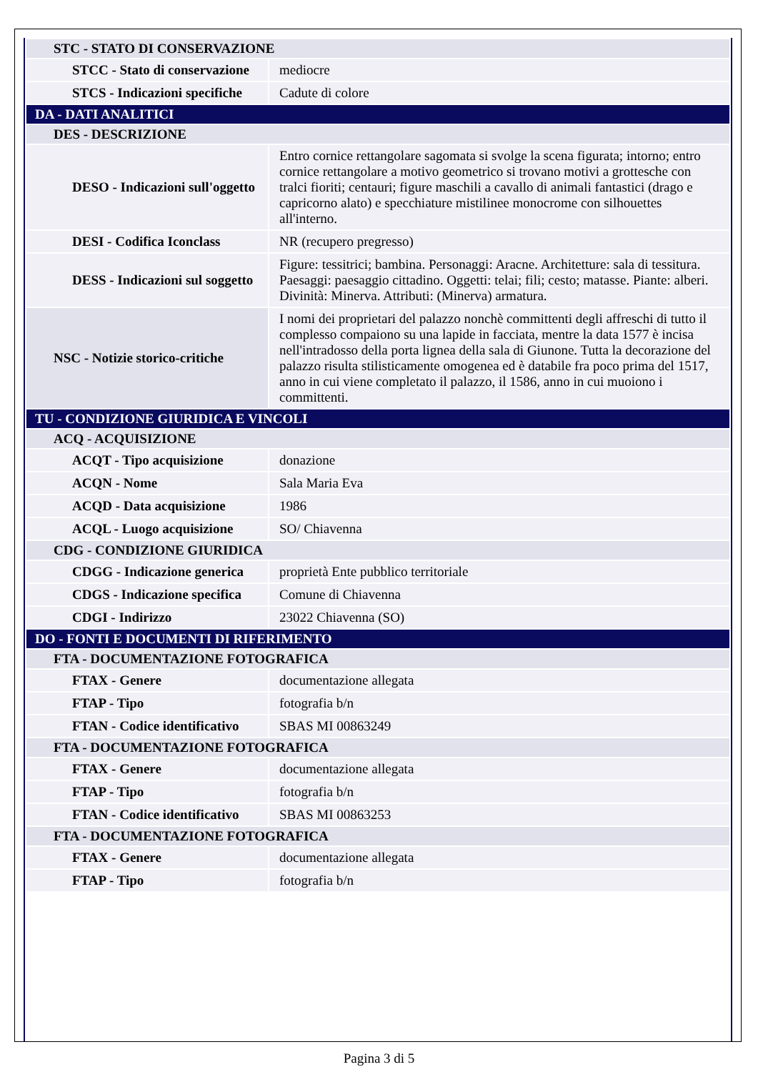| STC - STATO DI CONSERVAZIONE | |
| STCC - Stato di conservazione | mediocre |
| STCS - Indicazioni specifiche | Cadute di colore |
| DA - DATI ANALITICI | |
| DES - DESCRIZIONE | |
| DESO - Indicazioni sull'oggetto | Entro cornice rettangolare sagomata si svolge la scena figurata; intorno; entro cornice rettangolare a motivo geometrico si trovano motivi a grottesche con tralci fioriti; centauri; figure maschili a cavallo di animali fantastici (drago e capricorno alato) e specchiature mistilinee monocrome con silhouettes all'interno. |
| DESI - Codifica Iconclass | NR (recupero pregresso) |
| DESS - Indicazioni sul soggetto | Figure: tessitrici; bambina. Personaggi: Aracne. Architetture: sala di tessitura. Paesaggi: paesaggio cittadino. Oggetti: telai; fili; cesto; matasse. Piante: alberi. Divinità: Minerva. Attributi: (Minerva) armatura. |
| NSC - Notizie storico-critiche | I nomi dei proprietari del palazzo nonchè committenti degli affreschi di tutto il complesso compaiono su una lapide in facciata, mentre la data 1577 è incisa nell'intradosso della porta lignea della sala di Giunone. Tutta la decorazione del palazzo risulta stilisticamente omogenea ed è databile fra poco prima del 1517, anno in cui viene completato il palazzo, il 1586, anno in cui muoiono i committenti. |
| TU - CONDIZIONE GIURIDICA E VINCOLI | |
| ACQ - ACQUISIZIONE | |
| ACQT - Tipo acquisizione | donazione |
| ACQN - Nome | Sala Maria Eva |
| ACQD - Data acquisizione | 1986 |
| ACQL - Luogo acquisizione | SO/ Chiavenna |
| CDG - CONDIZIONE GIURIDICA | |
| CDGG - Indicazione generica | proprietà Ente pubblico territoriale |
| CDGS - Indicazione specifica | Comune di Chiavenna |
| CDGI - Indirizzo | 23022 Chiavenna (SO) |
| DO - FONTI E DOCUMENTI DI RIFERIMENTO | |
| FTA - DOCUMENTAZIONE FOTOGRAFICA | |
| FTAX - Genere | documentazione allegata |
| FTAP - Tipo | fotografia b/n |
| FTAN - Codice identificativo | SBAS MI 00863249 |
| FTA - DOCUMENTAZIONE FOTOGRAFICA | |
| FTAX - Genere | documentazione allegata |
| FTAP - Tipo | fotografia b/n |
| FTAN - Codice identificativo | SBAS MI 00863253 |
| FTA - DOCUMENTAZIONE FOTOGRAFICA | |
| FTAX - Genere | documentazione allegata |
| FTAP - Tipo | fotografia b/n |
Pagina 3 di 5